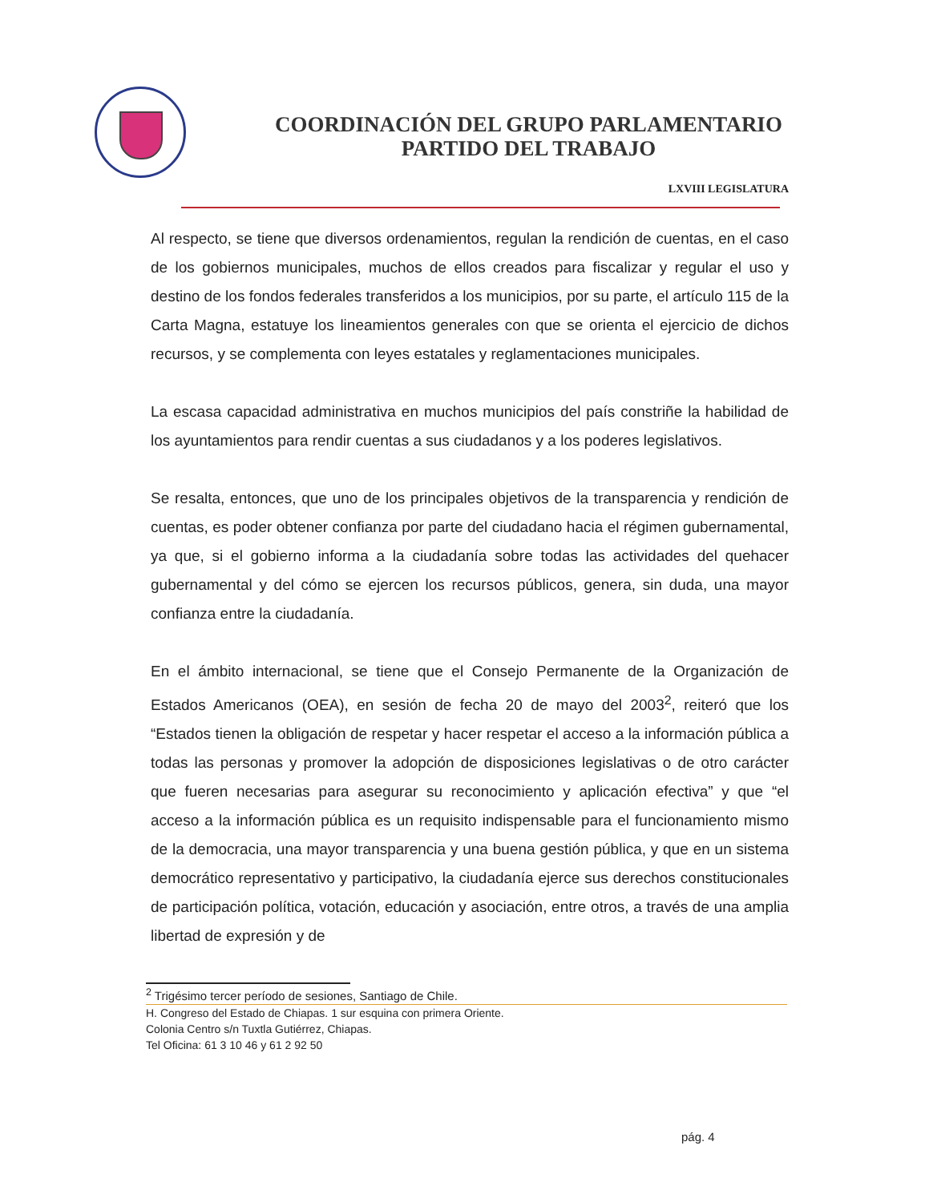COORDINACIÓN DEL GRUPO PARLAMENTARIO
PARTIDO DEL TRABAJO
LXVIII LEGISLATURA
Al respecto, se tiene que diversos ordenamientos, regulan la rendición de cuentas, en el caso de los gobiernos municipales, muchos de ellos creados para fiscalizar y regular el uso y destino de los fondos federales transferidos a los municipios, por su parte, el artículo 115 de la Carta Magna, estatuye los lineamientos generales con que se orienta el ejercicio de dichos recursos, y se complementa con leyes estatales y reglamentaciones municipales.
La escasa capacidad administrativa en muchos municipios del país constriñe la habilidad de los ayuntamientos para rendir cuentas a sus ciudadanos y a los poderes legislativos.
Se resalta, entonces, que uno de los principales objetivos de la transparencia y rendición de cuentas, es poder obtener confianza por parte del ciudadano hacia el régimen gubernamental, ya que, si el gobierno informa a la ciudadanía sobre todas las actividades del quehacer gubernamental y del cómo se ejercen los recursos públicos, genera, sin duda, una mayor confianza entre la ciudadanía.
En el ámbito internacional, se tiene que el Consejo Permanente de la Organización de Estados Americanos (OEA), en sesión de fecha 20 de mayo del 2003<sup>2</sup>, reiteró que los “Estados tienen la obligación de respetar y hacer respetar el acceso a la información pública a todas las personas y promover la adopción de disposiciones legislativas o de otro carácter que fueren necesarias para asegurar su reconocimiento y aplicación efectiva” y que “el acceso a la información pública es un requisito indispensable para el funcionamiento mismo de la democracia, una mayor transparencia y una buena gestión pública, y que en un sistema democrático representativo y participativo, la ciudadanía ejerce sus derechos constitucionales de participación política, votación, educación y asociación, entre otros, a través de una amplia libertad de expresión y de
<sup>2</sup> Trigésimo tercer período de sesiones, Santiago de Chile.
H. Congreso del Estado de Chiapas. 1 sur esquina con primera Oriente.
Colonia Centro s/n Tuxtla Gutiérrez, Chiapas.
Tel Oficina: 61 3 10 46 y 61 2 92 50
pág. 4